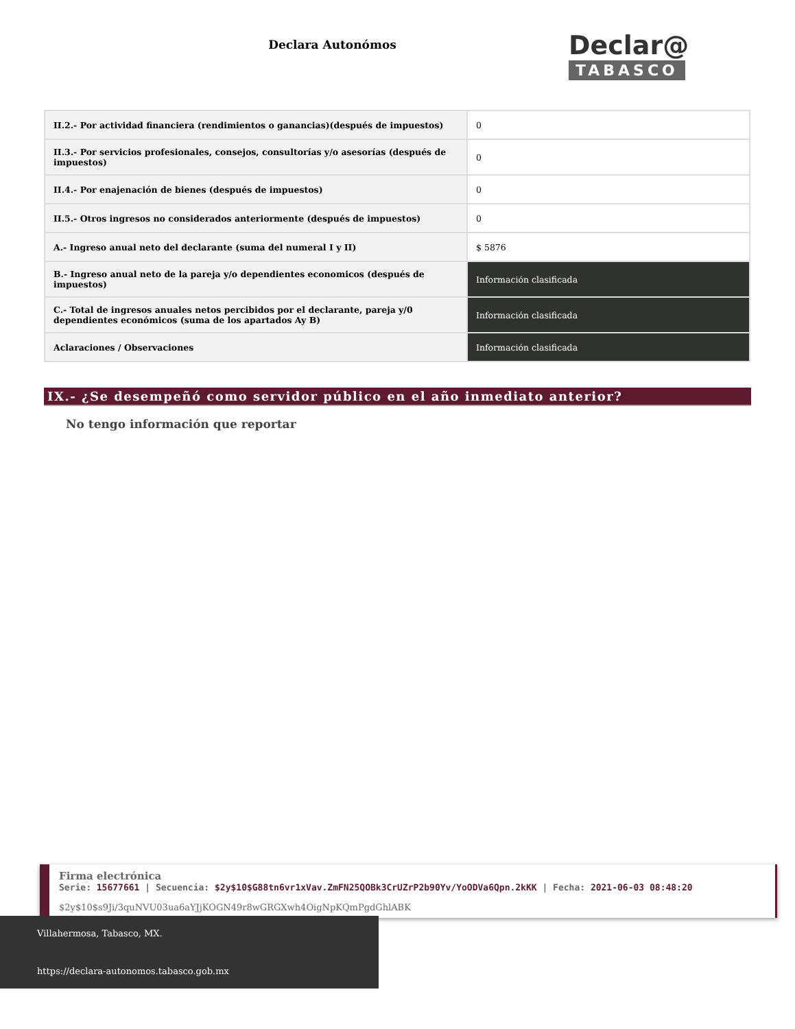Declara Autonómos
Declar@
TABASCO
| II.2.- Por actividad financiera (rendimientos o ganancias)(después de impuestos) | 0 |
| II.3.- Por servicios profesionales, consejos, consultorías y/o asesorías (después de impuestos) | 0 |
| II.4.- Por enajenación de bienes (después de impuestos) | 0 |
| II.5.- Otros ingresos no considerados anteriormente (después de impuestos) | 0 |
| A.- Ingreso anual neto del declarante (suma del numeral I y II) | $ 5876 |
| B.- Ingreso anual neto de la pareja y/o dependientes economicos (después de impuestos) | Información clasificada |
| C.- Total de ingresos anuales netos percibidos por el declarante, pareja y/0 dependientes económicos (suma de los apartados Ay B) | Información clasificada |
| Aclaraciones / Observaciones | Información clasificada |
IX.- ¿Se desempeñó como servidor público en el año inmediato anterior?
No tengo información que reportar
Firma electrónica
Serie: 15677661 | Secuencia: $2y$10$G88tn6vr1xVav.ZmFN25QOBk3CrUZrP2b90Yv/YoODVa6Qpn.2kKK | Fecha: 2021-06-03 08:48:20
$2y$10$s9Ji/3quNVU03ua6aYJjKOGN49r8wGRGXwh4OigNpKQmPgdGhlABK
Villahermosa, Tabasco, MX.
https://declara-autonomos.tabasco.gob.mx